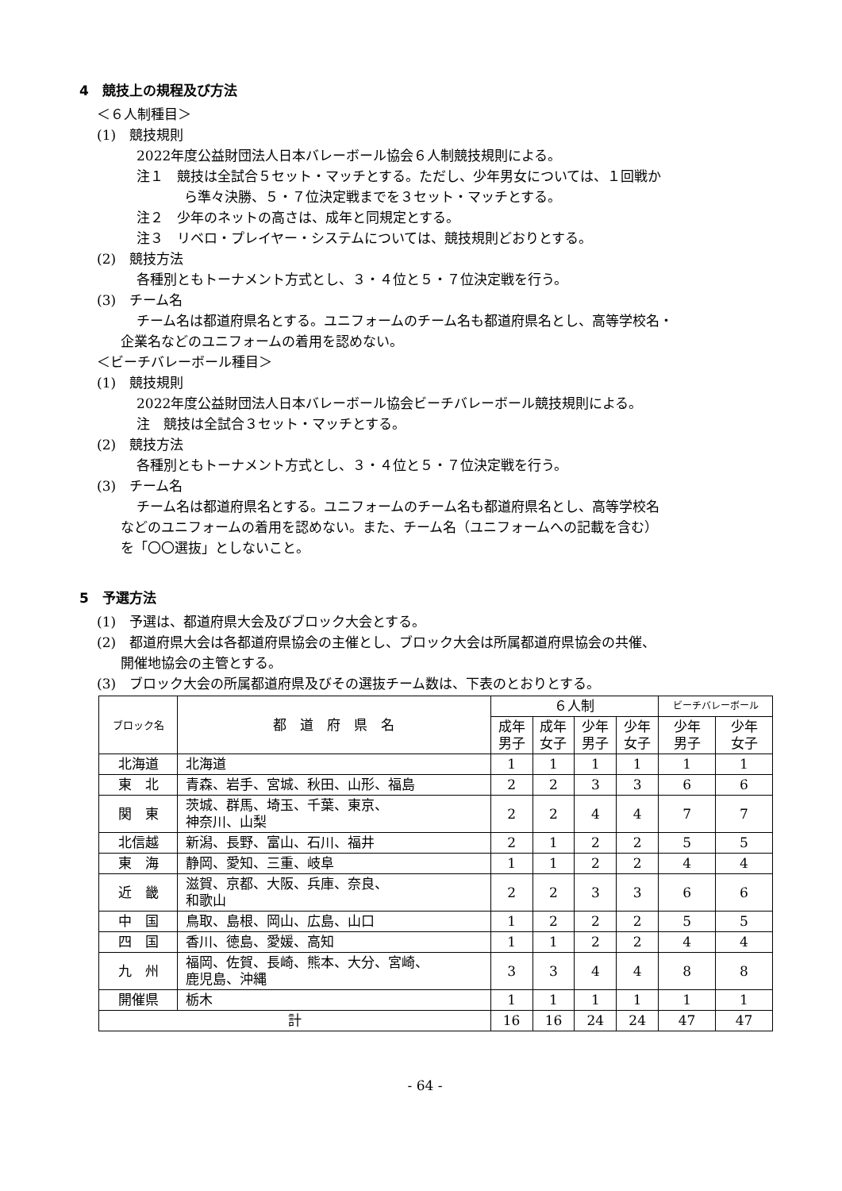4　競技上の規程及び方法
＜６人制種目＞
(1)　競技規則
2022年度公益財団法人日本バレーボール協会６人制競技規則による。
注１　競技は全試合５セット・マッチとする。ただし、少年男女については、１回戦か
ら準々決勝、５・７位決定戦までを３セット・マッチとする。
注２　少年のネットの高さは、成年と同規定とする。
注３　リベロ・プレイヤー・システムについては、競技規則どおりとする。
(2)　競技方法
各種別ともトーナメント方式とし、３・４位と５・７位決定戦を行う。
(3)　チーム名
チーム名は都道府県名とする。ユニフォームのチーム名も都道府県名とし、高等学校名・
企業名などのユニフォームの着用を認めない。
＜ビーチバレーボール種目＞
(1)　競技規則
2022年度公益財団法人日本バレーボール協会ビーチバレーボール競技規則による。
注　競技は全試合３セット・マッチとする。
(2)　競技方法
各種別ともトーナメント方式とし、３・４位と５・７位決定戦を行う。
(3)　チーム名
チーム名は都道府県名とする。ユニフォームのチーム名も都道府県名とし、高等学校名
などのユニフォームの着用を認めない。また、チーム名（ユニフォームへの記載を含む）
を「〇〇選抜」としないこと。
5　予選方法
(1)　予選は、都道府県大会及びブロック大会とする。
(2)　都道府県大会は各都道府県協会の主催とし、ブロック大会は所属都道府県協会の共催、
開催地協会の主管とする。
(3)　ブロック大会の所属都道府県及びその選抜チーム数は、下表のとおりとする。
| ブロック名 | 都 道 府 県 名 | ６人制 | | | | ビーチバレーボール | |
| --- | --- | --- | --- | --- | --- | --- | --- |
| | | 成年 男子 | 成年 女子 | 少年 男子 | 少年 女子 | 少年 男子 | 少年 女子 |
| 北海道 | 北海道 | 1 | 1 | 1 | 1 | 1 | 1 |
| 東 北 | 青森、岩手、宮城、秋田、山形、福島 | 2 | 2 | 3 | 3 | 6 | 6 |
| 関 東 | 茨城、群馬、埼玉、千葉、東京、 神奈川、山梨 | 2 | 2 | 4 | 4 | 7 | 7 |
| 北信越 | 新潟、長野、富山、石川、福井 | 2 | 1 | 2 | 2 | 5 | 5 |
| 東 海 | 静岡、愛知、三重、岐阜 | 1 | 1 | 2 | 2 | 4 | 4 |
| 近 畿 | 滋賀、京都、大阪、兵庫、奈良、 和歌山 | 2 | 2 | 3 | 3 | 6 | 6 |
| 中 国 | 鳥取、島根、岡山、広島、山口 | 1 | 2 | 2 | 2 | 5 | 5 |
| 四 国 | 香川、徳島、愛媛、高知 | 1 | 1 | 2 | 2 | 4 | 4 |
| 九 州 | 福岡、佐賀、長崎、熊本、大分、宮崎、 鹿児島、沖縄 | 3 | 3 | 4 | 4 | 8 | 8 |
| 開催県 | 栃木 | 1 | 1 | 1 | 1 | 1 | 1 |
| 計 | | 16 | 16 | 24 | 24 | 47 | 47 |
- 64 -